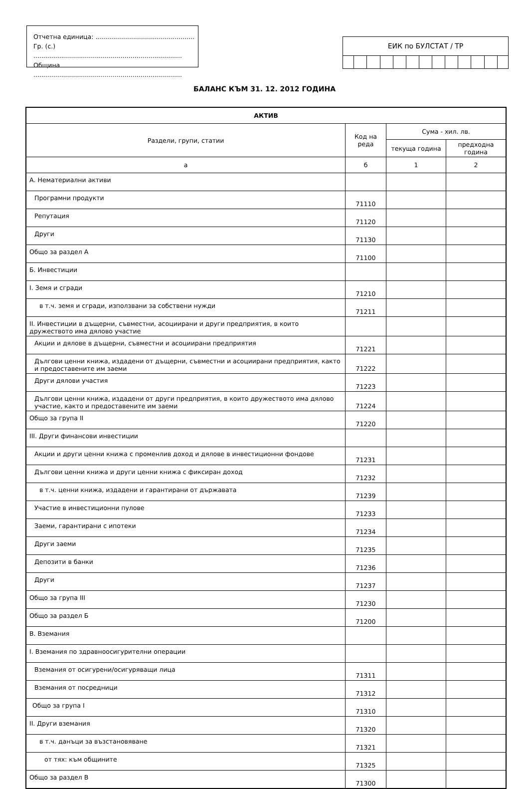Отчетна единица: ..................................................
Гр. (с.) ...........................................................................
Община ...........................................................................
ЕИК по БУЛСТАТ / ТР
БАЛАНС КЪМ 31. 12. 2012 ГОДИНА
| АКТИВ | | | |
| --- | --- | --- | --- |
| Раздели, групи, статии | Код на реда | Сума - хил. лв. | |
| | | текуща година | предходна година |
| а | б | 1 | 2 |
| А. Нематериални активи | | | |
| Програмни продукти | 71110 | | |
| Репутация | 71120 | | |
| Други | 71130 | | |
| Общо за раздел А | 71100 | | |
| Б. Инвестиции | | | |
| I. Земя и сгради | 71210 | | |
| в т.ч. земя и сгради, използвани за собствени нужди | 71211 | | |
| II. Инвестиции в дъщерни, съвместни, асоциирани и други предприятия, в които дружеството има дялово участие | | | |
| Акции и дялове в дъщерни, съвместни и асоциирани предприятия | 71221 | | |
| Дългови ценни книжа, издадени от дъщерни, съвместни и асоциирани предприятия, както и предоставените им заеми | 71222 | | |
| Други дялови участия | 71223 | | |
| Дългови ценни книжа, издадени от други предприятия, в които дружеството има дялово участие, както и предоставените им заеми | 71224 | | |
| Общо за група II | 71220 | | |
| III. Други финансови инвестиции | | | |
| Акции и други ценни книжа с променлив доход и дялове в инвестиционни фондове | 71231 | | |
| Дългови ценни книжа и други ценни книжа с фиксиран доход | 71232 | | |
| в т.ч. ценни книжа, издадени и гарантирани от държавата | 71239 | | |
| Участие в инвестиционни пулове | 71233 | | |
| Заеми, гарантирани с ипотеки | 71234 | | |
| Други заеми | 71235 | | |
| Депозити в банки | 71236 | | |
| Други | 71237 | | |
| Общо за група III | 71230 | | |
| Общо за раздел Б | 71200 | | |
| В. Вземания | | | |
| I. Вземания по здравноосигурителни операции | | | |
| Вземания от осигурени/осигуряващи лица | 71311 | | |
| Вземания от посредници | 71312 | | |
| Общо за група I | 71310 | | |
| II. Други вземания | 71320 | | |
| в т.ч. данъци за възстановяване | 71321 | | |
| от тях: към общините | 71325 | | |
| Общо за раздел В | 71300 | | |